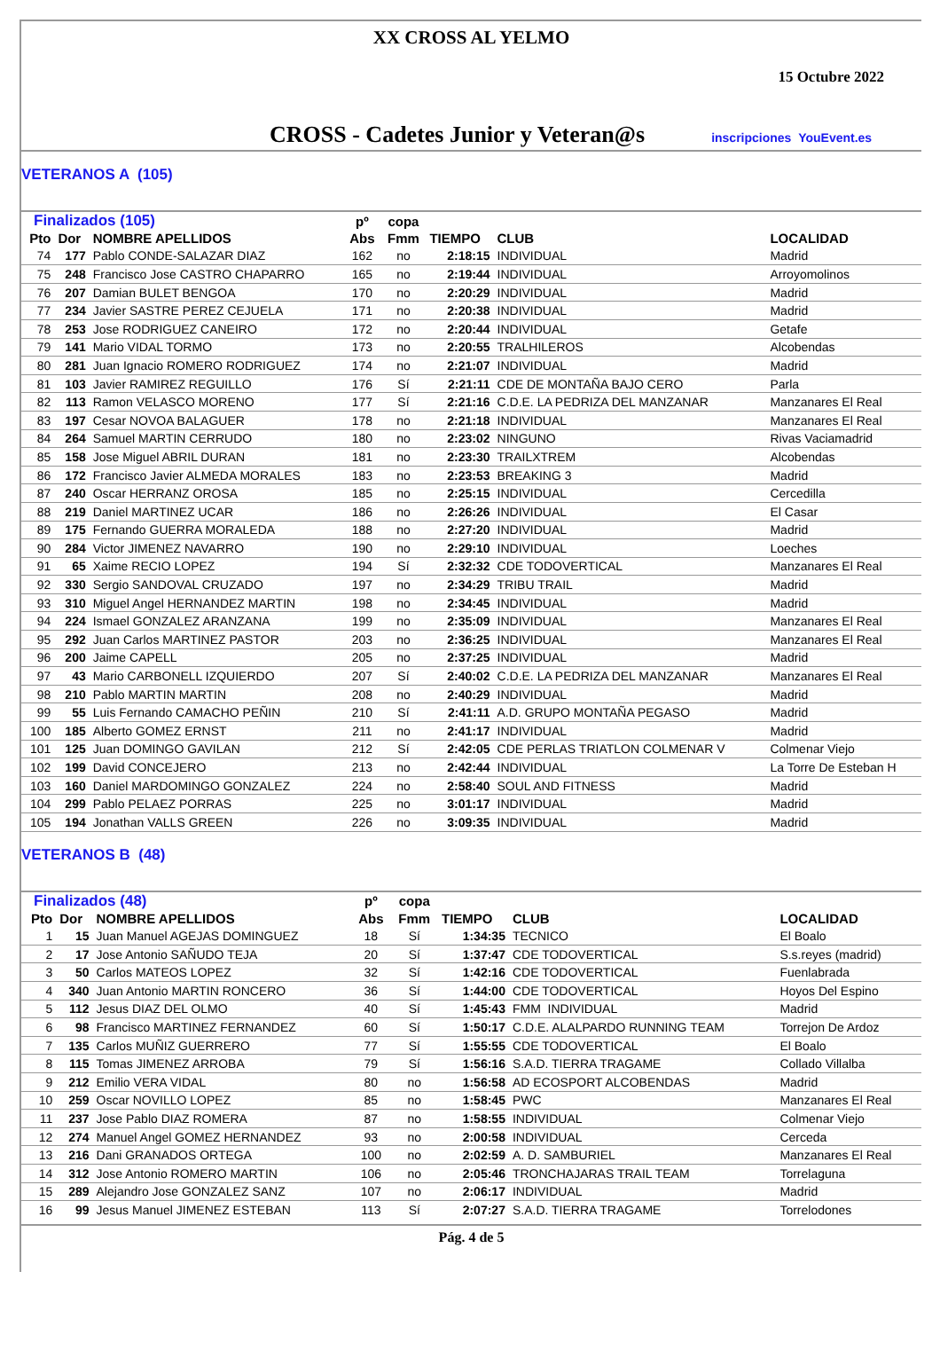XX CROSS AL YELMO
15 Octubre 2022
CROSS - Cadetes Junior y Veteran@s inscripciones YouEvent.es
VETERANOS A (105)
| Finalizados (105) | | | pº | copa | | | |
| --- | --- | --- | --- | --- | --- | --- | --- |
| Pto | Dor | NOMBRE APELLIDOS | Abs | Fmm | TIEMPO | CLUB | LOCALIDAD |
| 74 | 177 | Pablo CONDE-SALAZAR DIAZ | 162 | no | 2:18:15 | INDIVIDUAL | Madrid |
| 75 | 248 | Francisco Jose CASTRO CHAPARRO | 165 | no | 2:19:44 | INDIVIDUAL | Arroyomolinos |
| 76 | 207 | Damian BULET BENGOA | 170 | no | 2:20:29 | INDIVIDUAL | Madrid |
| 77 | 234 | Javier SASTRE PEREZ CEJUELA | 171 | no | 2:20:38 | INDIVIDUAL | Madrid |
| 78 | 253 | Jose RODRIGUEZ CANEIRO | 172 | no | 2:20:44 | INDIVIDUAL | Getafe |
| 79 | 141 | Mario VIDAL TORMO | 173 | no | 2:20:55 | TRALHILEROS | Alcobendas |
| 80 | 281 | Juan Ignacio ROMERO RODRIGUEZ | 174 | no | 2:21:07 | INDIVIDUAL | Madrid |
| 81 | 103 | Javier RAMIREZ REGUILLO | 176 | Sí | 2:21:11 | CDE DE MONTAÑA BAJO CERO | Parla |
| 82 | 113 | Ramon VELASCO MORENO | 177 | Sí | 2:21:16 | C.D.E. LA PEDRIZA DEL MANZANAR | Manzanares El Real |
| 83 | 197 | Cesar NOVOA BALAGUER | 178 | no | 2:21:18 | INDIVIDUAL | Manzanares El Real |
| 84 | 264 | Samuel MARTIN CERRUDO | 180 | no | 2:23:02 | NINGUNO | Rivas Vaciamadrid |
| 85 | 158 | Jose Miguel ABRIL DURAN | 181 | no | 2:23:30 | TRAILXTREM | Alcobendas |
| 86 | 172 | Francisco Javier ALMEDA MORALES | 183 | no | 2:23:53 | BREAKING 3 | Madrid |
| 87 | 240 | Oscar HERRANZ OROSA | 185 | no | 2:25:15 | INDIVIDUAL | Cercedilla |
| 88 | 219 | Daniel MARTINEZ UCAR | 186 | no | 2:26:26 | INDIVIDUAL | El Casar |
| 89 | 175 | Fernando GUERRA MORALEDA | 188 | no | 2:27:20 | INDIVIDUAL | Madrid |
| 90 | 284 | Victor JIMENEZ NAVARRO | 190 | no | 2:29:10 | INDIVIDUAL | Loeches |
| 91 | 65 | Xaime RECIO LOPEZ | 194 | Sí | 2:32:32 | CDE TODOVERTICAL | Manzanares El Real |
| 92 | 330 | Sergio SANDOVAL CRUZADO | 197 | no | 2:34:29 | TRIBU TRAIL | Madrid |
| 93 | 310 | Miguel Angel HERNANDEZ MARTIN | 198 | no | 2:34:45 | INDIVIDUAL | Madrid |
| 94 | 224 | Ismael GONZALEZ ARANZANA | 199 | no | 2:35:09 | INDIVIDUAL | Manzanares El Real |
| 95 | 292 | Juan Carlos MARTINEZ PASTOR | 203 | no | 2:36:25 | INDIVIDUAL | Manzanares El Real |
| 96 | 200 | Jaime CAPELL | 205 | no | 2:37:25 | INDIVIDUAL | Madrid |
| 97 | 43 | Mario CARBONELL IZQUIERDO | 207 | Sí | 2:40:02 | C.D.E. LA PEDRIZA DEL MANZANAR | Manzanares El Real |
| 98 | 210 | Pablo MARTIN MARTIN | 208 | no | 2:40:29 | INDIVIDUAL | Madrid |
| 99 | 55 | Luis Fernando CAMACHO PEÑIN | 210 | Sí | 2:41:11 | A.D. GRUPO MONTAÑA PEGASO | Madrid |
| 100 | 185 | Alberto GOMEZ ERNST | 211 | no | 2:41:17 | INDIVIDUAL | Madrid |
| 101 | 125 | Juan DOMINGO GAVILAN | 212 | Sí | 2:42:05 | CDE PERLAS TRIATLON COLMENAR V | Colmenar Viejo |
| 102 | 199 | David CONCEJERO | 213 | no | 2:42:44 | INDIVIDUAL | La Torre De Esteban H |
| 103 | 160 | Daniel MARDOMINGO GONZALEZ | 224 | no | 2:58:40 | SOUL AND FITNESS | Madrid |
| 104 | 299 | Pablo PELAEZ PORRAS | 225 | no | 3:01:17 | INDIVIDUAL | Madrid |
| 105 | 194 | Jonathan VALLS GREEN | 226 | no | 3:09:35 | INDIVIDUAL | Madrid |
VETERANOS B (48)
| Finalizados (48) | | | pº | copa | | | |
| --- | --- | --- | --- | --- | --- | --- | --- |
| Pto | Dor | NOMBRE APELLIDOS | Abs | Fmm | TIEMPO | CLUB | LOCALIDAD |
| 1 | 15 | Juan Manuel AGEJAS DOMINGUEZ | 18 | Sí | 1:34:35 | TECNICO | El Boalo |
| 2 | 17 | Jose Antonio SAÑUDO TEJA | 20 | Sí | 1:37:47 | CDE TODOVERTICAL | S.s.reyes (madrid) |
| 3 | 50 | Carlos MATEOS LOPEZ | 32 | Sí | 1:42:16 | CDE TODOVERTICAL | Fuenlabrada |
| 4 | 340 | Juan Antonio MARTIN RONCERO | 36 | Sí | 1:44:00 | CDE TODOVERTICAL | Hoyos Del Espino |
| 5 | 112 | Jesus DIAZ DEL OLMO | 40 | Sí | 1:45:43 | FMM INDIVIDUAL | Madrid |
| 6 | 98 | Francisco MARTINEZ FERNANDEZ | 60 | Sí | 1:50:17 | C.D.E. ALALPARDO RUNNING TEAM | Torrejon De Ardoz |
| 7 | 135 | Carlos MUÑIZ GUERRERO | 77 | Sí | 1:55:55 | CDE TODOVERTICAL | El Boalo |
| 8 | 115 | Tomas JIMENEZ ARROBA | 79 | Sí | 1:56:16 | S.A.D. TIERRA TRAGAME | Collado Villalba |
| 9 | 212 | Emilio VERA VIDAL | 80 | no | 1:56:58 | AD ECOSPORT ALCOBENDAS | Madrid |
| 10 | 259 | Oscar NOVILLO LOPEZ | 85 | no | 1:58:45 | PWC | Manzanares El Real |
| 11 | 237 | Jose Pablo DIAZ ROMERA | 87 | no | 1:58:55 | INDIVIDUAL | Colmenar Viejo |
| 12 | 274 | Manuel Angel GOMEZ HERNANDEZ | 93 | no | 2:00:58 | INDIVIDUAL | Cerceda |
| 13 | 216 | Dani GRANADOS ORTEGA | 100 | no | 2:02:59 | A. D. SAMBURIEL | Manzanares El Real |
| 14 | 312 | Jose Antonio ROMERO MARTIN | 106 | no | 2:05:46 | TRONCHAJARAS TRAIL TEAM | Torrelaguna |
| 15 | 289 | Alejandro Jose GONZALEZ SANZ | 107 | no | 2:06:17 | INDIVIDUAL | Madrid |
| 16 | 99 | Jesus Manuel JIMENEZ ESTEBAN | 113 | Sí | 2:07:27 | S.A.D. TIERRA TRAGAME | Torrelodones |
Pág. 4 de 5